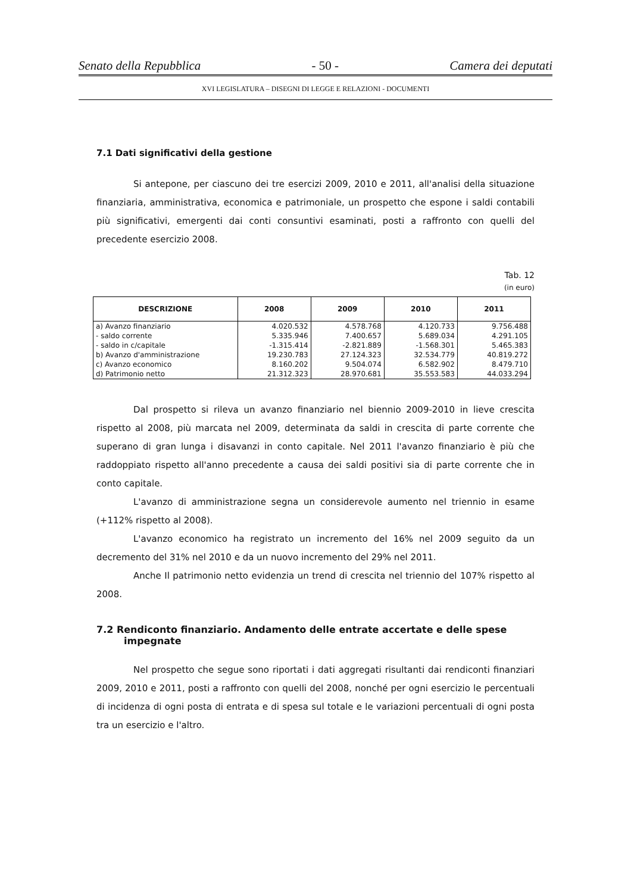Senato della Repubblica - 50 - Camera dei deputati
XVI LEGISLATURA – DISEGNI DI LEGGE E RELAZIONI - DOCUMENTI
7.1 Dati significativi della gestione
Si antepone, per ciascuno dei tre esercizi 2009, 2010 e 2011, all'analisi della situazione finanziaria, amministrativa, economica e patrimoniale, un prospetto che espone i saldi contabili più significativi, emergenti dai conti consuntivi esaminati, posti a raffronto con quelli del precedente esercizio 2008.
Tab. 12
(in euro)
| DESCRIZIONE | 2008 | 2009 | 2010 | 2011 |
| --- | --- | --- | --- | --- |
| a) Avanzo finanziario | 4.020.532 | 4.578.768 | 4.120.733 | 9.756.488 |
| - saldo corrente | 5.335.946 | 7.400.657 | 5.689.034 | 4.291.105 |
| - saldo in c/capitale | -1.315.414 | -2.821.889 | -1.568.301 | 5.465.383 |
| b) Avanzo d'amministrazione | 19.230.783 | 27.124.323 | 32.534.779 | 40.819.272 |
| c) Avanzo economico | 8.160.202 | 9.504.074 | 6.582.902 | 8.479.710 |
| d) Patrimonio netto | 21.312.323 | 28.970.681 | 35.553.583 | 44.033.294 |
Dal prospetto si rileva un avanzo finanziario nel biennio 2009-2010 in lieve crescita rispetto al 2008, più marcata nel 2009, determinata da saldi in crescita di parte corrente che superano di gran lunga i disavanzi in conto capitale. Nel 2011 l'avanzo finanziario è più che raddoppiato rispetto all'anno precedente a causa dei saldi positivi sia di parte corrente che in conto capitale.
L'avanzo di amministrazione segna un considerevole aumento nel triennio in esame (+112% rispetto al 2008).
L'avanzo economico ha registrato un incremento del 16% nel 2009 seguito da un decremento del 31% nel 2010 e da un nuovo incremento del 29% nel 2011.
Anche Il patrimonio netto evidenzia un trend di crescita nel triennio del 107% rispetto al 2008.
7.2 Rendiconto finanziario. Andamento delle entrate accertate e delle spese impegnate
Nel prospetto che segue sono riportati i dati aggregati risultanti dai rendiconti finanziari 2009, 2010 e 2011, posti a raffronto con quelli del 2008, nonché per ogni esercizio le percentuali di incidenza di ogni posta di entrata e di spesa sul totale e le variazioni percentuali di ogni posta tra un esercizio e l'altro.